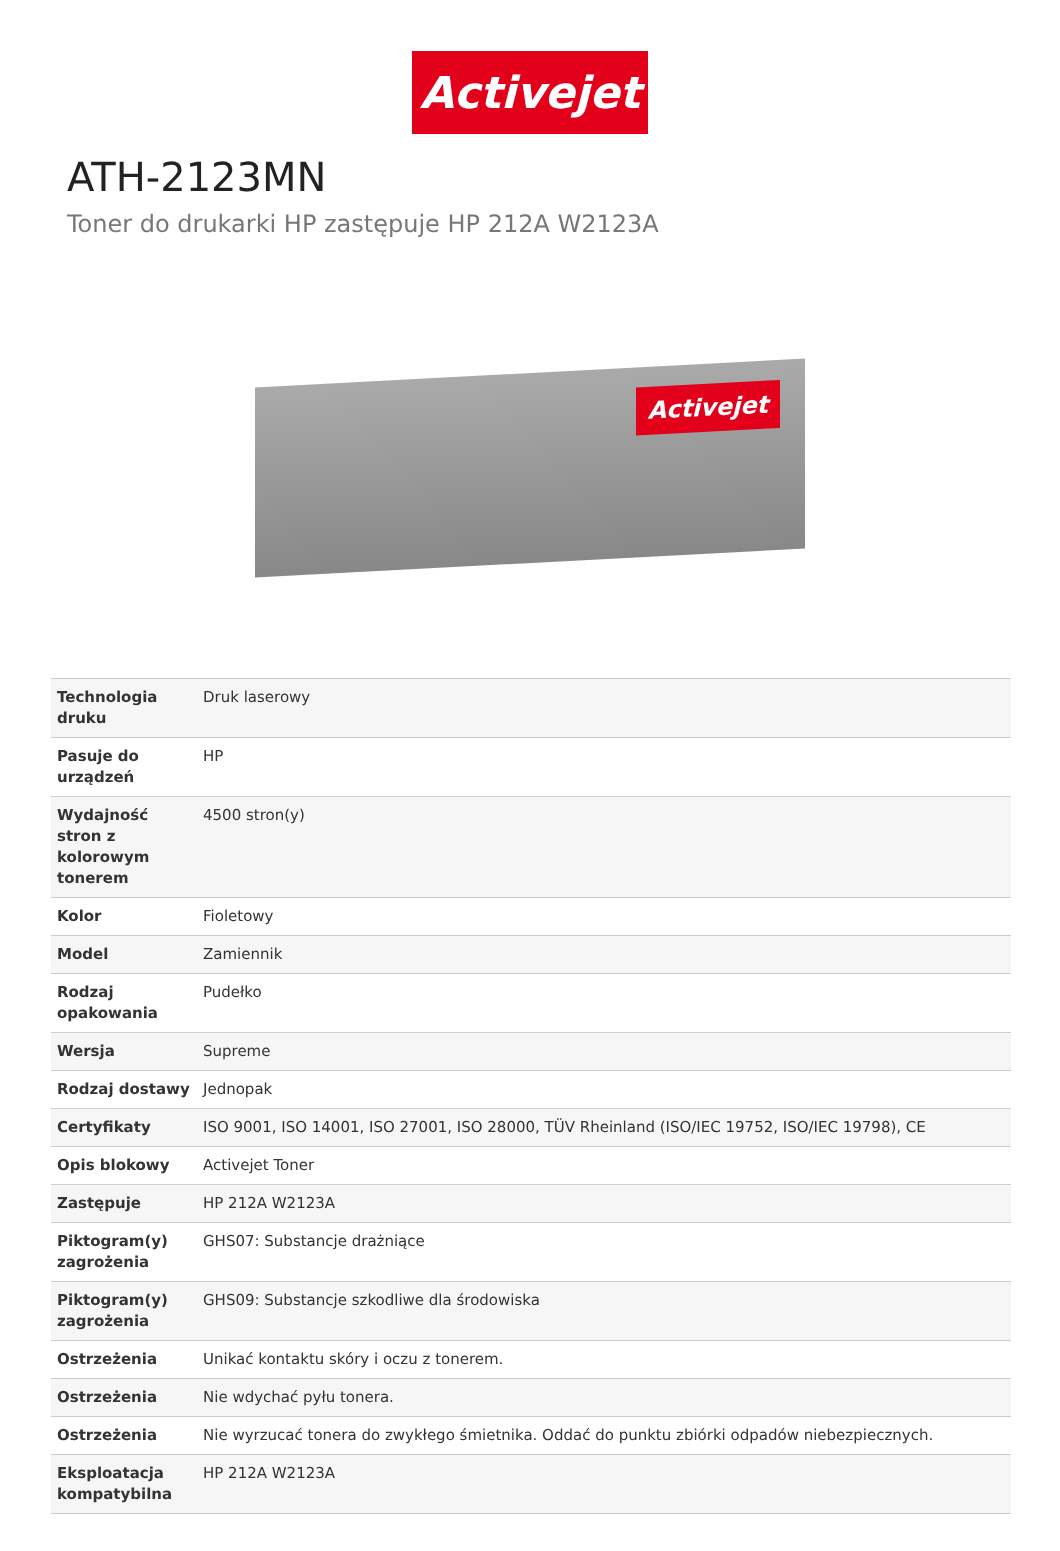Activejet
ATH-2123MN
Toner do drukarki HP zastępuje HP 212A W2123A
Activejet
| Technologia druku | Druk laserowy |
| Pasuje do urządzeń | HP |
| Wydajność stron z kolorowym tonerem | 4500 stron(y) |
| Kolor | Fioletowy |
| Model | Zamiennik |
| Rodzaj opakowania | Pudełko |
| Wersja | Supreme |
| Rodzaj dostawy | Jednopak |
| Certyfikaty | ISO 9001, ISO 14001, ISO 27001, ISO 28000, TÜV Rheinland (ISO/IEC 19752, ISO/IEC 19798), CE |
| Opis blokowy | Activejet Toner |
| Zastępuje | HP 212A W2123A |
| Piktogram(y) zagrożenia | GHS07: Substancje drażniące |
| Piktogram(y) zagrożenia | GHS09: Substancje szkodliwe dla środowiska |
| Ostrzeżenia | Unikać kontaktu skóry i oczu z tonerem. |
| Ostrzeżenia | Nie wdychać pyłu tonera. |
| Ostrzeżenia | Nie wyrzucać tonera do zwykłego śmietnika. Oddać do punktu zbiórki odpadów niebezpiecznych. |
| Eksploatacja kompatybilna | HP 212A W2123A |